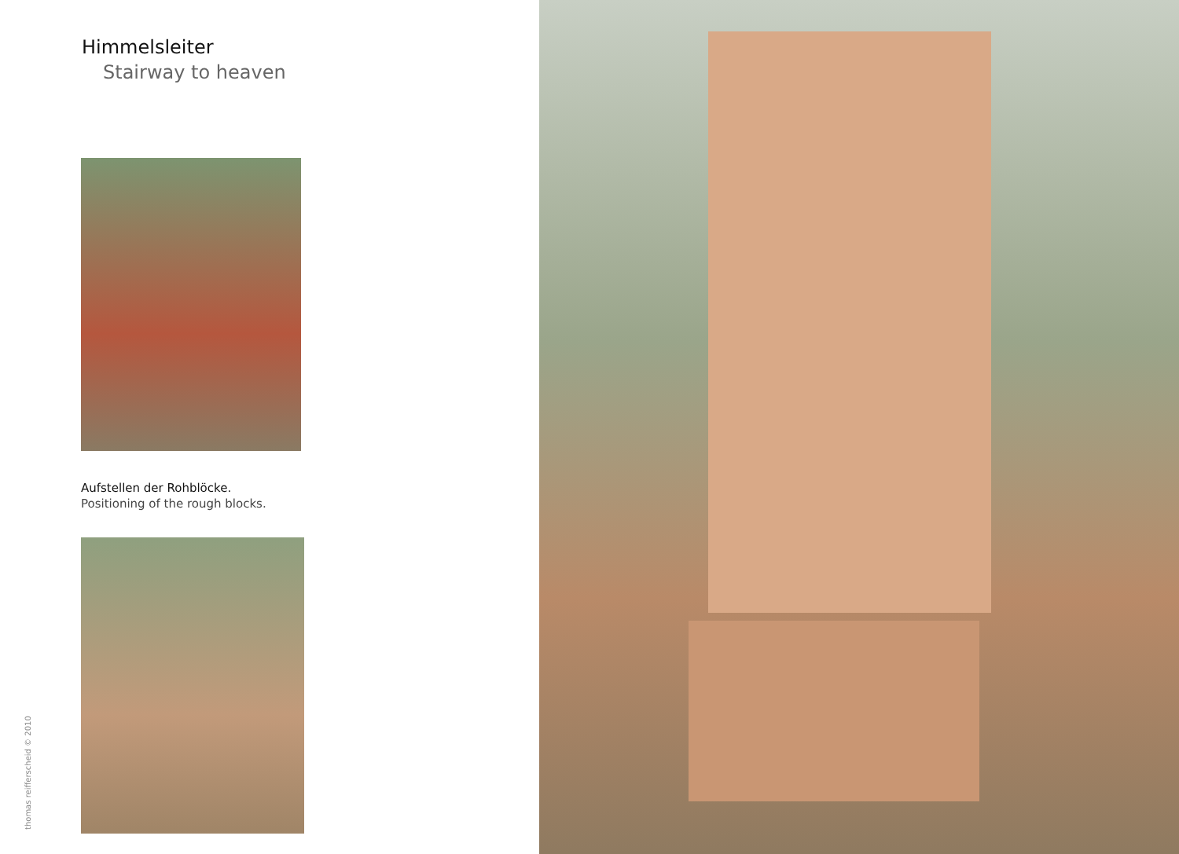Himmelsleiter
Stairway to heaven
Aufstellen der Rohblöcke.
Positioning of the rough blocks.
thomas reifferscheid © 2010